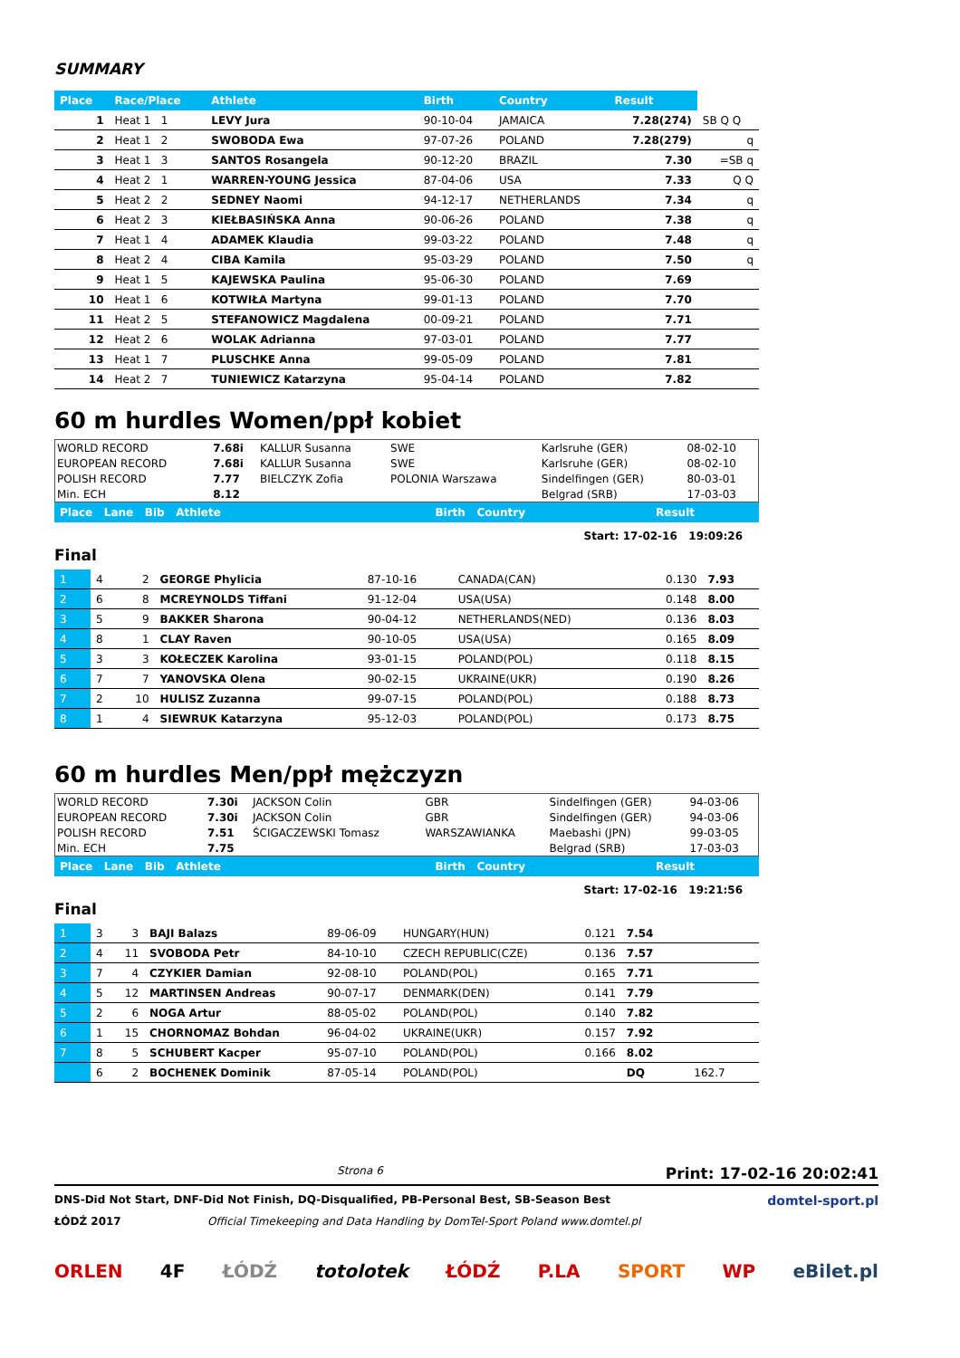SUMMARY
| Place | Race/Place | Athlete | Birth | Country | Result | |
| --- | --- | --- | --- | --- | --- | --- |
| 1 | Heat 1 1 | LEVY Jura | 90-10-04 | JAMAICA | 7.28(274) | SB Q Q |
| 2 | Heat 1 2 | SWOBODA Ewa | 97-07-26 | POLAND | 7.28(279) | q |
| 3 | Heat 1 3 | SANTOS Rosangela | 90-12-20 | BRAZIL | 7.30 | =SB q |
| 4 | Heat 2 1 | WARREN-YOUNG Jessica | 87-04-06 | USA | 7.33 | Q Q |
| 5 | Heat 2 2 | SEDNEY Naomi | 94-12-17 | NETHERLANDS | 7.34 | q |
| 6 | Heat 2 3 | KIEŁBASIŃSKA Anna | 90-06-26 | POLAND | 7.38 | q |
| 7 | Heat 1 4 | ADAMEK Klaudia | 99-03-22 | POLAND | 7.48 | q |
| 8 | Heat 2 4 | CIBA Kamila | 95-03-29 | POLAND | 7.50 | q |
| 9 | Heat 1 5 | KAJEWSKA Paulina | 95-06-30 | POLAND | 7.69 | |
| 10 | Heat 1 6 | KOTWIŁA Martyna | 99-01-13 | POLAND | 7.70 | |
| 11 | Heat 2 5 | STEFANOWICZ Magdalena | 00-09-21 | POLAND | 7.71 | |
| 12 | Heat 2 6 | WOLAK Adrianna | 97-03-01 | POLAND | 7.77 | |
| 13 | Heat 1 7 | PLUSCHKE Anna | 99-05-09 | POLAND | 7.81 | |
| 14 | Heat 2 7 | TUNIEWICZ Katarzyna | 95-04-14 | POLAND | 7.82 | |
60 m hurdles Women/ppł kobiet
| WORLD RECORD | 7.68i | KALLUR Susanna | SWE | Karlsruhe (GER) | 08-02-10 |
| EUROPEAN RECORD | 7.68i | KALLUR Susanna | SWE | Karlsruhe (GER) | 08-02-10 |
| POLISH RECORD | 7.77 | BIELCZYK Zofia | POLONIA Warszawa | Sindelfingen (GER) | 80-03-01 |
| Min. ECH | 8.12 | | | Belgrad (SRB) | 17-03-03 |
| Place Lane Bib Athlete | Birth Country | Result |
| --- | --- | --- |
Start: 17-02-16 19:09:26
Final
| 1 | 4 | 2 | GEORGE Phylicia | 87-10-16 | CANADA(CAN) | 0.130 | 7.93 |
| 2 | 6 | 8 | MCREYNOLDS Tiffani | 91-12-04 | USA(USA) | 0.148 | 8.00 |
| 3 | 5 | 9 | BAKKER Sharona | 90-04-12 | NETHERLANDS(NED) | 0.136 | 8.03 |
| 4 | 8 | 1 | CLAY Raven | 90-10-05 | USA(USA) | 0.165 | 8.09 |
| 5 | 3 | 3 | KOŁECZEK Karolina | 93-01-15 | POLAND(POL) | 0.118 | 8.15 |
| 6 | 7 | 7 | YANOVSKA Olena | 90-02-15 | UKRAINE(UKR) | 0.190 | 8.26 |
| 7 | 2 | 10 | HULISZ Zuzanna | 99-07-15 | POLAND(POL) | 0.188 | 8.73 |
| 8 | 1 | 4 | SIEWRUK Katarzyna | 95-12-03 | POLAND(POL) | 0.173 | 8.75 |
60 m hurdles Men/ppł mężczyzn
| WORLD RECORD | 7.30i | JACKSON Colin | GBR | Sindelfingen (GER) | 94-03-06 |
| EUROPEAN RECORD | 7.30i | JACKSON Colin | GBR | Sindelfingen (GER) | 94-03-06 |
| POLISH RECORD | 7.51 | ŚCIGACZEWSKI Tomasz | WARSZAWIANKA | Maebashi (JPN) | 99-03-05 |
| Min. ECH | 7.75 | | | Belgrad (SRB) | 17-03-03 |
| Place Lane Bib Athlete | Birth Country | Result |
| --- | --- | --- |
Start: 17-02-16 19:21:56
Final
| 1 | 3 | 3 | BAJI Balazs | 89-06-09 | HUNGARY(HUN) | 0.121 | 7.54 |
| 2 | 4 | 11 | SVOBODA Petr | 84-10-10 | CZECH REPUBLIC(CZE) | 0.136 | 7.57 |
| 3 | 7 | 4 | CZYKIER Damian | 92-08-10 | POLAND(POL) | 0.165 | 7.71 |
| 4 | 5 | 12 | MARTINSEN Andreas | 90-07-17 | DENMARK(DEN) | 0.141 | 7.79 |
| 5 | 2 | 6 | NOGA Artur | 88-05-02 | POLAND(POL) | 0.140 | 7.82 |
| 6 | 1 | 15 | CHORNOMAZ Bohdan | 96-04-02 | UKRAINE(UKR) | 0.157 | 7.92 |
| 7 | 8 | 5 | SCHUBERT Kacper | 95-07-10 | POLAND(POL) | 0.166 | 8.02 |
| | 6 | 2 | BOCHENEK Dominik | 87-05-14 | POLAND(POL) | | DQ 162.7 |
Strona 6 Print: 17-02-16 20:02:41
DNS-Did Not Start, DNF-Did Not Finish, DQ-Disqualified, PB-Personal Best, SB-Season Best domtel-sport.pl
ŁÓDŹ 2017 Official Timekeeping and Data Handling by DomTel-Sport Poland www.domtel.pl
ORLEN 4F ŁÓDŹ totolotek ŁÓDŹ P.LA SPORT WP eBilet.pl